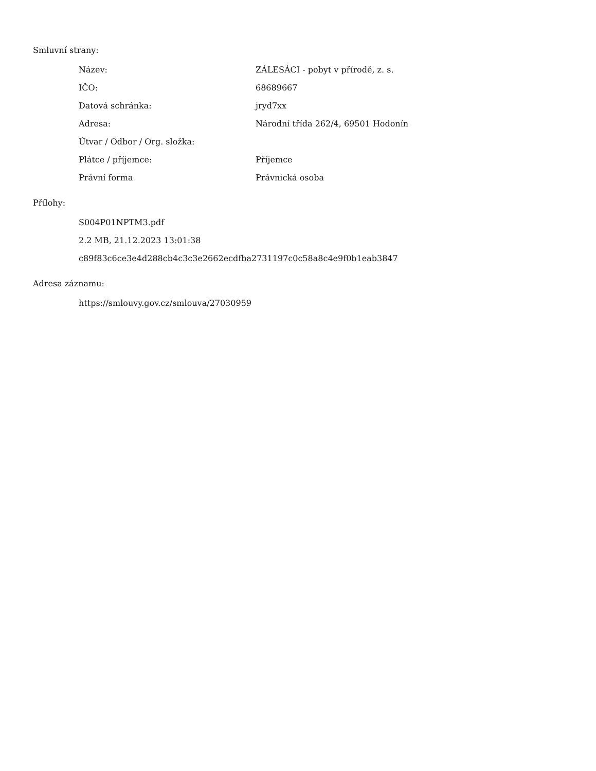Smluvní strany:
| Název: | ZÁLESÁCI - pobyt v přírodě, z. s. |
| IČO: | 68689667 |
| Datová schránka: | jryd7xx |
| Adresa: | Národní třída 262/4, 69501 Hodonín |
| Útvar / Odbor / Org. složka: | |
| Plátce / příjemce: | Příjemce |
| Právní forma | Právnická osoba |
Přílohy:
S004P01NPTM3.pdf
2.2 MB, 21.12.2023 13:01:38
c89f83c6ce3e4d288cb4c3c3e2662ecdfba2731197c0c58a8c4e9f0b1eab3847
Adresa záznamu:
https://smlouvy.gov.cz/smlouva/27030959